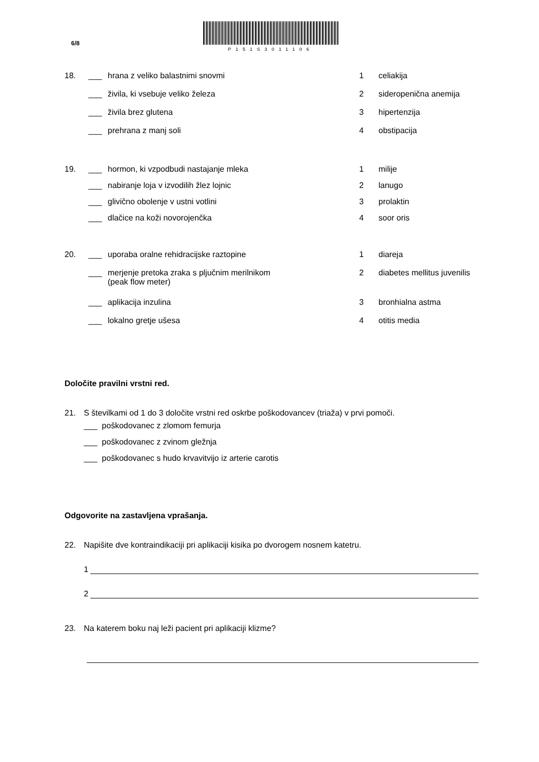6/8
P151S3011106
18. ___ hrana z veliko balastnimi snovmi 1 celiakija
___ živila, ki vsebuje veliko železa 2 sideropenična anemija
___ živila brez glutena 3 hipertenzija
___ prehrana z manj soli 4 obstipacija
19. ___ hormon, ki vzpodbudi nastajanje mleka 1 milije
___ nabiranje loja v izvodilih žlez lojnic 2 lanugo
___ glivično obolenje v ustni votlini 3 prolaktin
___ dlačice na koži novorojenčka 4 soor oris
20. ___ uporaba oralne rehidracijske raztopine 1 diareja
___ merjenje pretoka zraka s pljučnim merilnikom
(peak flow meter) 2 diabetes mellitus juvenilis
___ aplikacija inzulina 3 bronhialna astma
___ lokalno gretje ušesa 4 otitis media
Določite pravilni vrstni red.
21. S številkami od 1 do 3 določite vrstni red oskrbe poškodovancev (triaža) v prvi pomoči.
___ poškodovanec z zlomom femurja
___ poškodovanec z zvinom gležnja
___ poškodovanec s hudo krvavitvijo iz arterie carotis
Odgovorite na zastavljena vprašanja.
22. Napišite dve kontraindikaciji pri aplikaciji kisika po dvorogem nosnem katetru.
1
2
23. Na katerem boku naj leži pacient pri aplikaciji klizme?